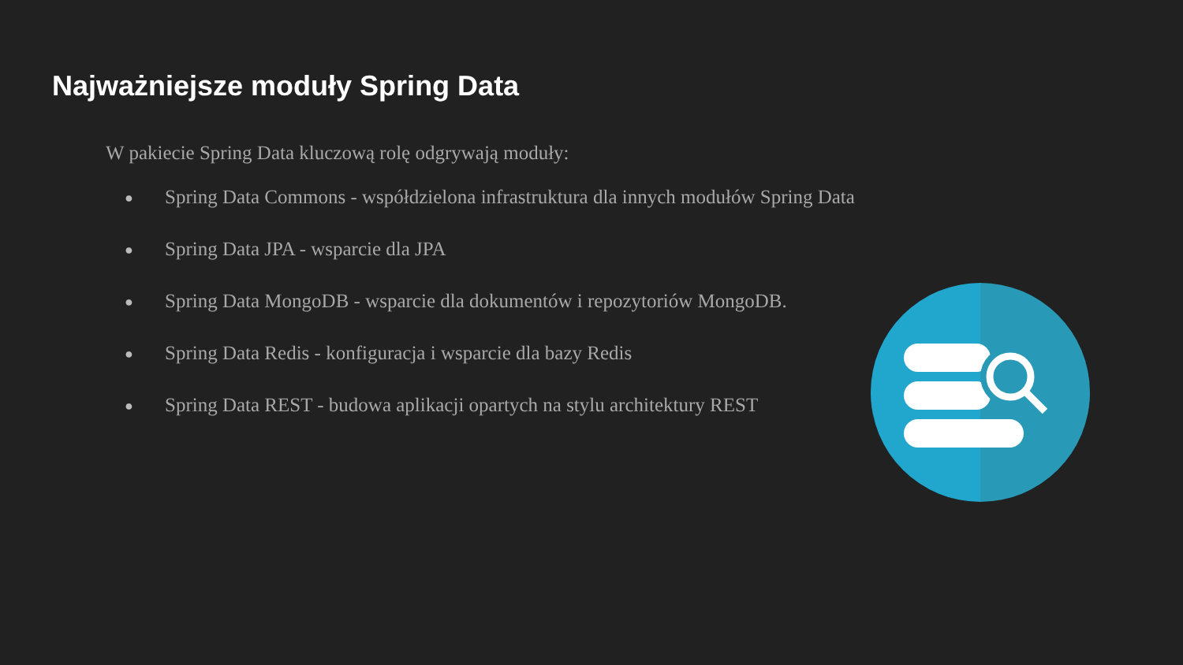Najważniejsze moduły Spring Data
W pakiecie Spring Data kluczową rolę odgrywają moduły:
● Spring Data Commons - współdzielona infrastruktura dla innych modułów Spring Data
● Spring Data JPA - wsparcie dla JPA
● Spring Data MongoDB - wsparcie dla dokumentów i repozytoriów MongoDB.
● Spring Data Redis - konfiguracja i wsparcie dla bazy Redis
● Spring Data REST - budowa aplikacji opartych na stylu architektury REST